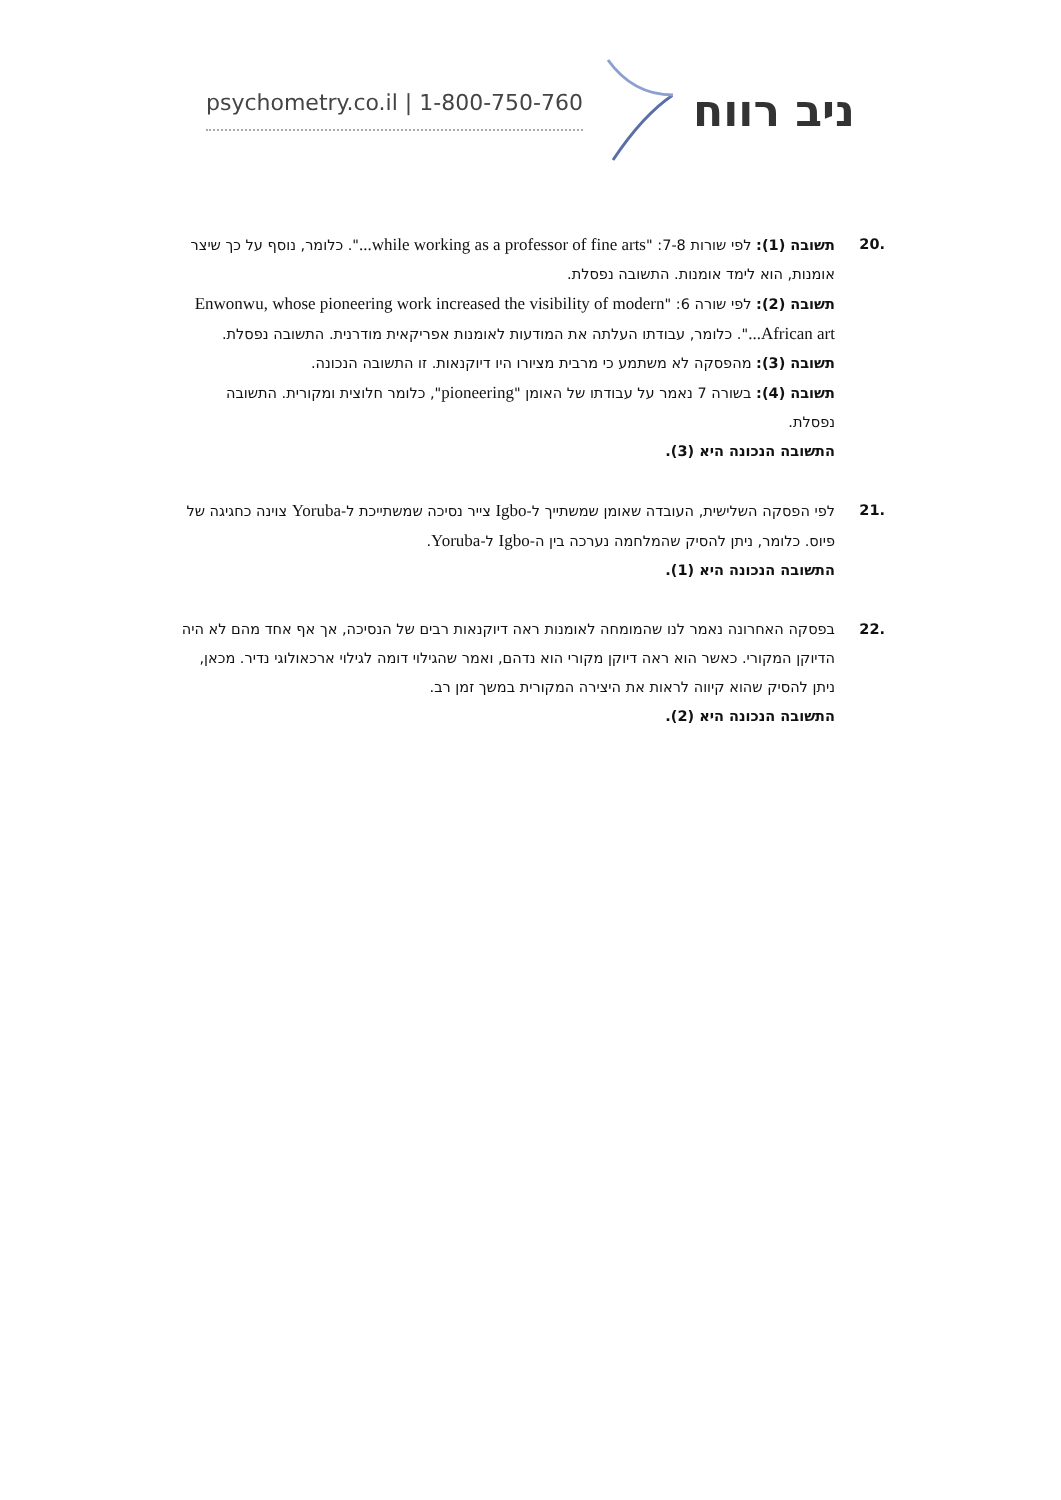psychometry.co.il | 1-800-750-760 ניב רווח
.20
תשובה (1): לפי שורות 7-8: "while working as a professor of fine arts...". כלומר, נוסף על כך שיצר אומנות, הוא לימד אומנות. התשובה נפסלת.
תשובה (2): לפי שורה 6: "Enwonwu, whose pioneering work increased the visibility of modern African art...". כלומר, עבודתו העלתה את המודעות לאומנות אפריקאית מודרנית. התשובה נפסלת.
תשובה (3): מהפסקה לא משתמע כי מרבית מציורו היו דיוקנאות. זו התשובה הנכונה.
תשובה (4): בשורה 7 נאמר על עבודתו של האומן "pioneering", כלומר חלוצית ומקורית. התשובה נפסלת.
התשובה הנכונה היא (3).
.21
לפי הפסקה השלישית, העובדה שאומן שמשתייך ל-Igbo צייר נסיכה שמשתייכת ל-Yoruba צוינה כחגיגה של פיוס. כלומר, ניתן להסיק שהמלחמה נערכה בין ה-Igbo ל-Yoruba.
התשובה הנכונה היא (1).
.22
בפסקה האחרונה נאמר לנו שהמומחה לאומנות ראה דיוקנאות רבים של הנסיכה, אך אף אחד מהם לא היה הדיוקן המקורי. כאשר הוא ראה דיוקן מקורי הוא נדהם, ואמר שהגילוי דומה לגילוי ארכאולוגי נדיר. מכאן, ניתן להסיק שהוא קיווה לראות את היצירה המקורית במשך זמן רב.
התשובה הנכונה היא (2).